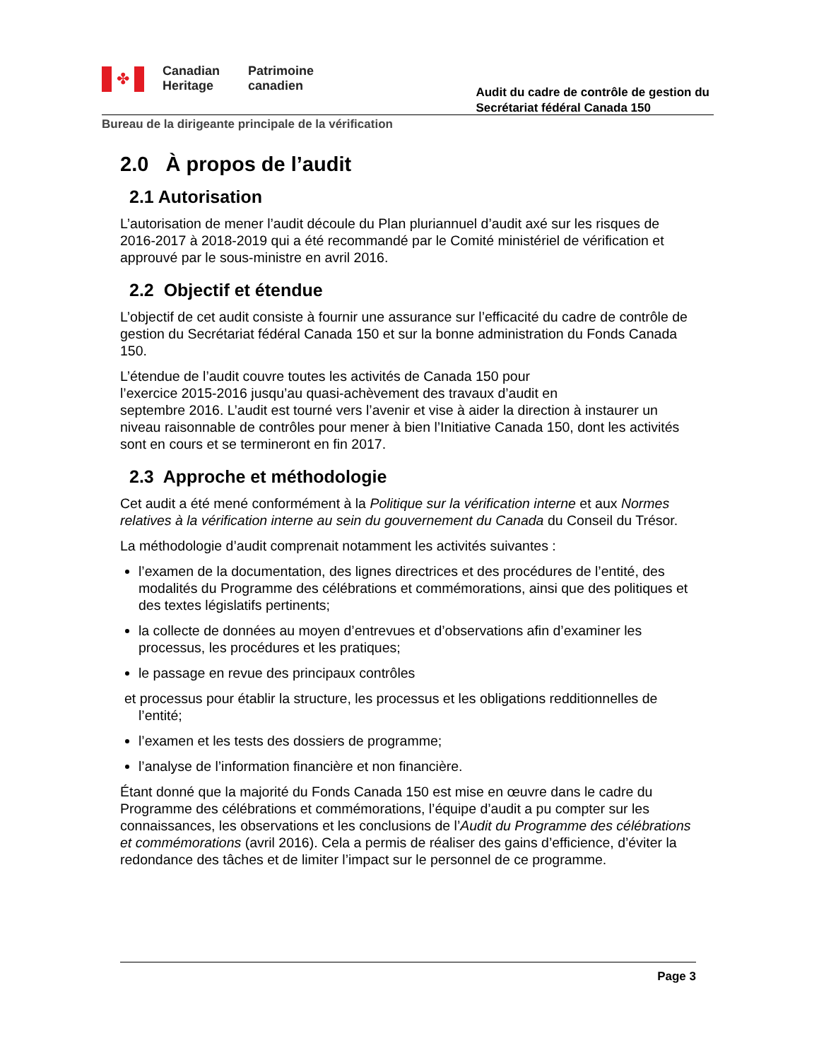✤
Canadian
Heritage
Patrimoine
canadien
Audit du cadre de contrôle de gestion du
Secrétariat fédéral Canada 150
Bureau de la dirigeante principale de la vérification
2.0 À propos de l’audit
2.1 Autorisation
L’autorisation de mener l’audit découle du Plan pluriannuel d’audit axé sur les risques de 2016-2017 à 2018-2019 qui a été recommandé par le Comité ministériel de vérification et approuvé par le sous-ministre en avril 2016.
2.2 Objectif et étendue
L’objectif de cet audit consiste à fournir une assurance sur l’efficacité du cadre de contrôle de gestion du Secrétariat fédéral Canada 150 et sur la bonne administration du Fonds Canada 150.
L’étendue de l’audit couvre toutes les activités de Canada 150 pour
l’exercice 2015-2016 jusqu’au quasi-achèvement des travaux d’audit en
septembre 2016. L’audit est tourné vers l’avenir et vise à aider la direction à instaurer un niveau raisonnable de contrôles pour mener à bien l’Initiative Canada 150, dont les activités sont en cours et se termineront en fin 2017.
2.3 Approche et méthodologie
Cet audit a été mené conformément à la Politique sur la vérification interne et aux Normes relatives à la vérification interne au sein du gouvernement du Canada du Conseil du Trésor.
La méthodologie d’audit comprenait notamment les activités suivantes :
l’examen de la documentation, des lignes directrices et des procédures de l’entité, des modalités du Programme des célébrations et commémorations, ainsi que des politiques et des textes législatifs pertinents;
la collecte de données au moyen d’entrevues et d’observations afin d’examiner les processus, les procédures et les pratiques;
le passage en revue des principaux contrôles
et processus pour établir la structure, les processus et les obligations redditionnelles de
l’entité;
l’examen et les tests des dossiers de programme;
l’analyse de l’information financière et non financière.
Étant donné que la majorité du Fonds Canada 150 est mise en œuvre dans le cadre du Programme des célébrations et commémorations, l’équipe d’audit a pu compter sur les connaissances, les observations et les conclusions de l’Audit du Programme des célébrations et commémorations (avril 2016). Cela a permis de réaliser des gains d’efficience, d’éviter la redondance des tâches et de limiter l’impact sur le personnel de ce programme.
Page 3